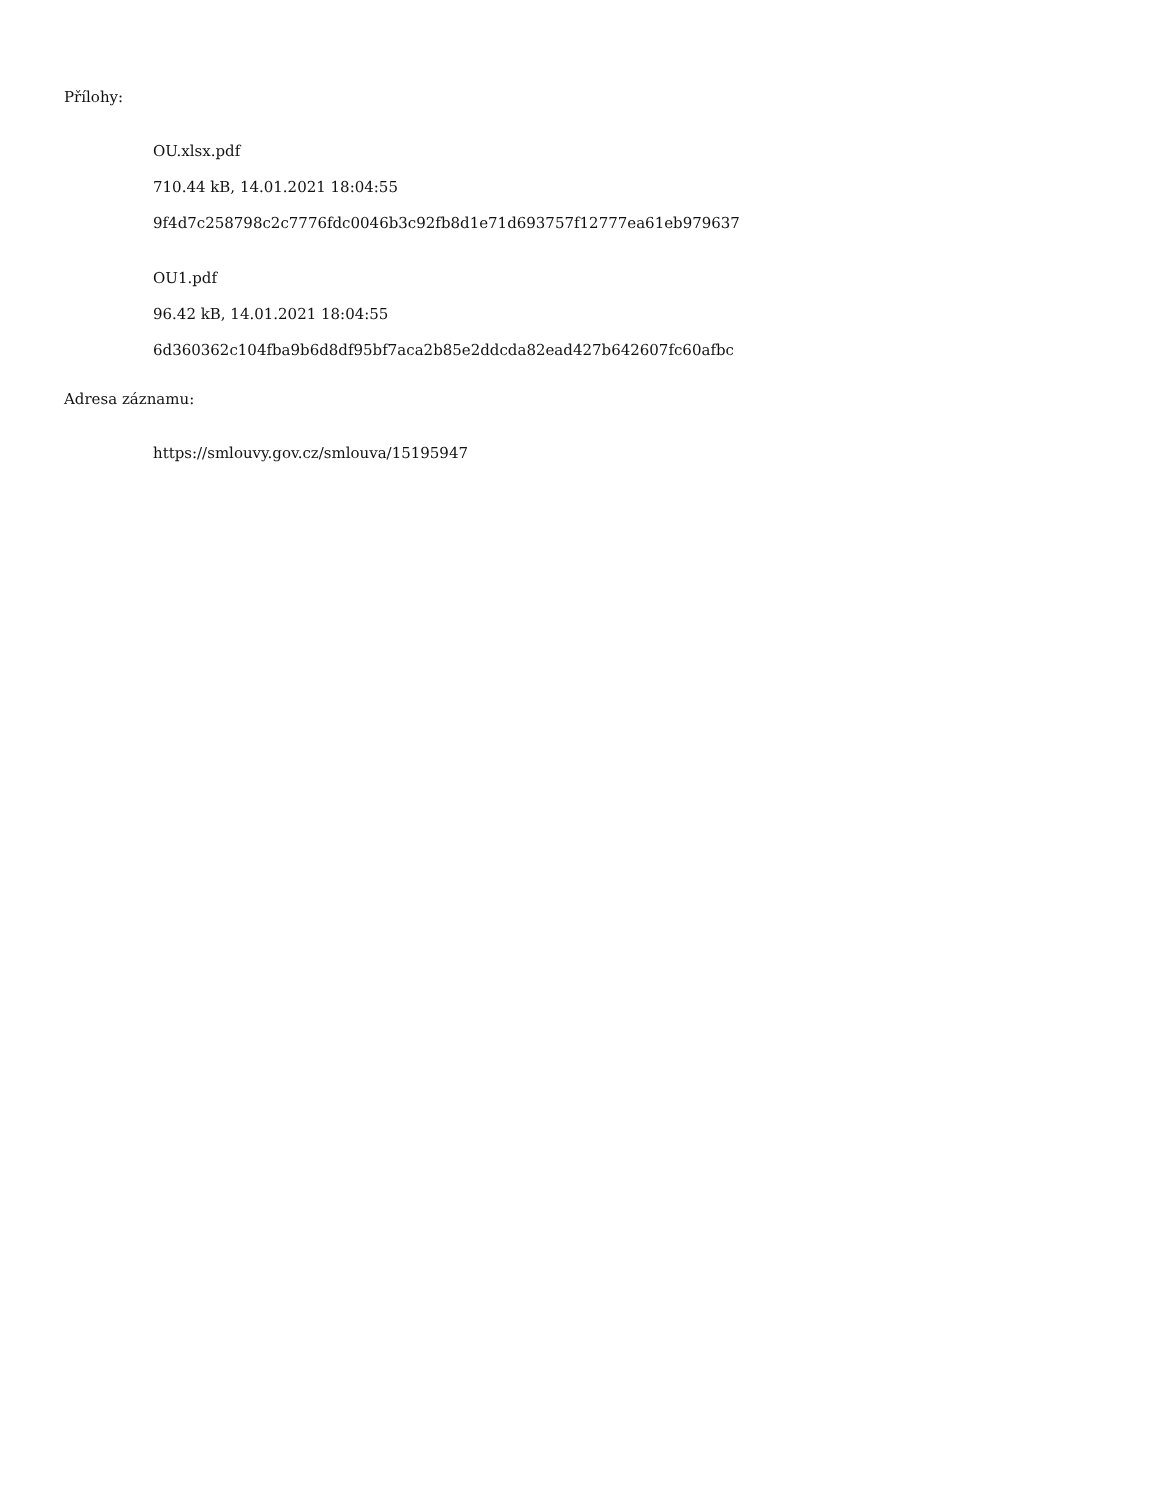Přílohy:
OU.xlsx.pdf
710.44 kB, 14.01.2021 18:04:55
9f4d7c258798c2c7776fdc0046b3c92fb8d1e71d693757f12777ea61eb979637
OU1.pdf
96.42 kB, 14.01.2021 18:04:55
6d360362c104fba9b6d8df95bf7aca2b85e2ddcda82ead427b642607fc60afbc
Adresa záznamu:
https://smlouvy.gov.cz/smlouva/15195947